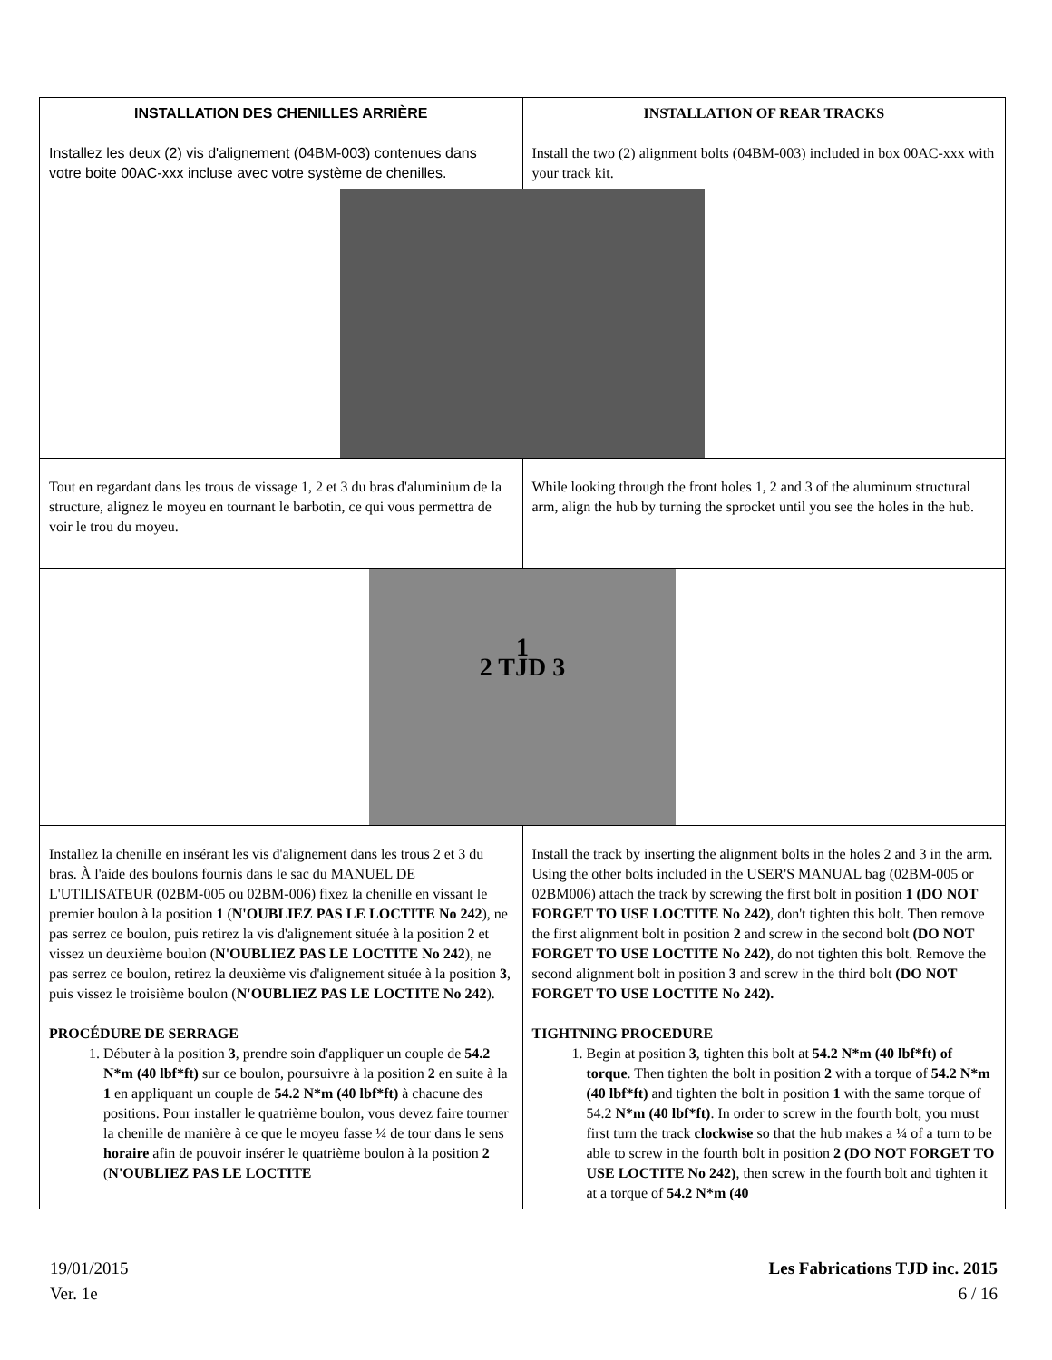| INSTALLATION DES CHENILLES ARRIÈRE Installez les deux (2) vis d'alignement (04BM-003) contenues dans votre boite 00AC-xxx incluse avec votre système de chenilles. | INSTALLATION OF REAR TRACKS Install the two (2) alignment bolts (04BM-003) included in box 00AC-xxx with your track kit. |
| Tout en regardant dans les trous de vissage 1, 2 et 3 du bras d'aluminium de la structure, alignez le moyeu en tournant le barbotin, ce qui vous permettra de voir le trou du moyeu. | While looking through the front holes 1, 2 and 3 of the aluminum structural arm, align the hub by turning the sprocket until you see the holes in the hub. |
| 1 2 TJD 3 | |
| Installez la chenille en insérant les vis d'alignement dans les trous 2 et 3 du bras. À l'aide des boulons fournis dans le sac du MANUEL DE L'UTILISATEUR (02BM-005 ou 02BM-006) fixez la chenille en vissant le premier boulon à la position 1 ( N'OUBLIEZ PAS LE LOCTITE No 242 ), ne pas serrez ce boulon, puis retirez la vis d'alignement située à la position 2 et vissez un deuxième boulon ( N'OUBLIEZ PAS LE LOCTITE No 242 ), ne pas serrez ce boulon, retirez la deuxième vis d'alignement située à la position 3 , puis vissez le troisième boulon ( N'OUBLIEZ PAS LE LOCTITE No 242 ). PROCÉDURE DE SERRAGE 1. Débuter à la position 3 , prendre soin d'appliquer un couple de 54.2 N*m (40 lbf*ft) sur ce boulon, poursuivre à la position 2 en suite à la 1 en appliquant un couple de 54.2 N*m (40 lbf*ft) à chacune des positions. Pour installer le quatrième boulon, vous devez faire tourner la chenille de manière à ce que le moyeu fasse ¼ de tour dans le sens horaire afin de pouvoir insérer le quatrième boulon à la position 2 ( N'OUBLIEZ PAS LE LOCTITE | Install the track by inserting the alignment bolts in the holes 2 and 3 in the arm. Using the other bolts included in the USER'S MANUAL bag (02BM-005 or 02BM006) attach the track by screwing the first bolt in position 1 (DO NOT FORGET TO USE LOCTITE No 242) , don't tighten this bolt. Then remove the first alignment bolt in position 2 and screw in the second bolt (DO NOT FORGET TO USE LOCTITE No 242) , do not tighten this bolt. Remove the second alignment bolt in position 3 and screw in the third bolt (DO NOT FORGET TO USE LOCTITE No 242). TIGHTNING PROCEDURE 1. Begin at position 3 , tighten this bolt at 54.2 N*m (40 lbf*ft) of torque . Then tighten the bolt in position 2 with a torque of 54.2 N*m (40 lbf*ft) and tighten the bolt in position 1 with the same torque of 54.2 N*m (40 lbf*ft) . In order to screw in the fourth bolt, you must first turn the track clockwise so that the hub makes a ¼ of a turn to be able to screw in the fourth bolt in position 2 (DO NOT FORGET TO USE LOCTITE No 242) , then screw in the fourth bolt and tighten it at a torque of 54.2 N*m (40 |
19/01/2015
Ver. 1e
Les Fabrications TJD inc. 2015
6 / 16